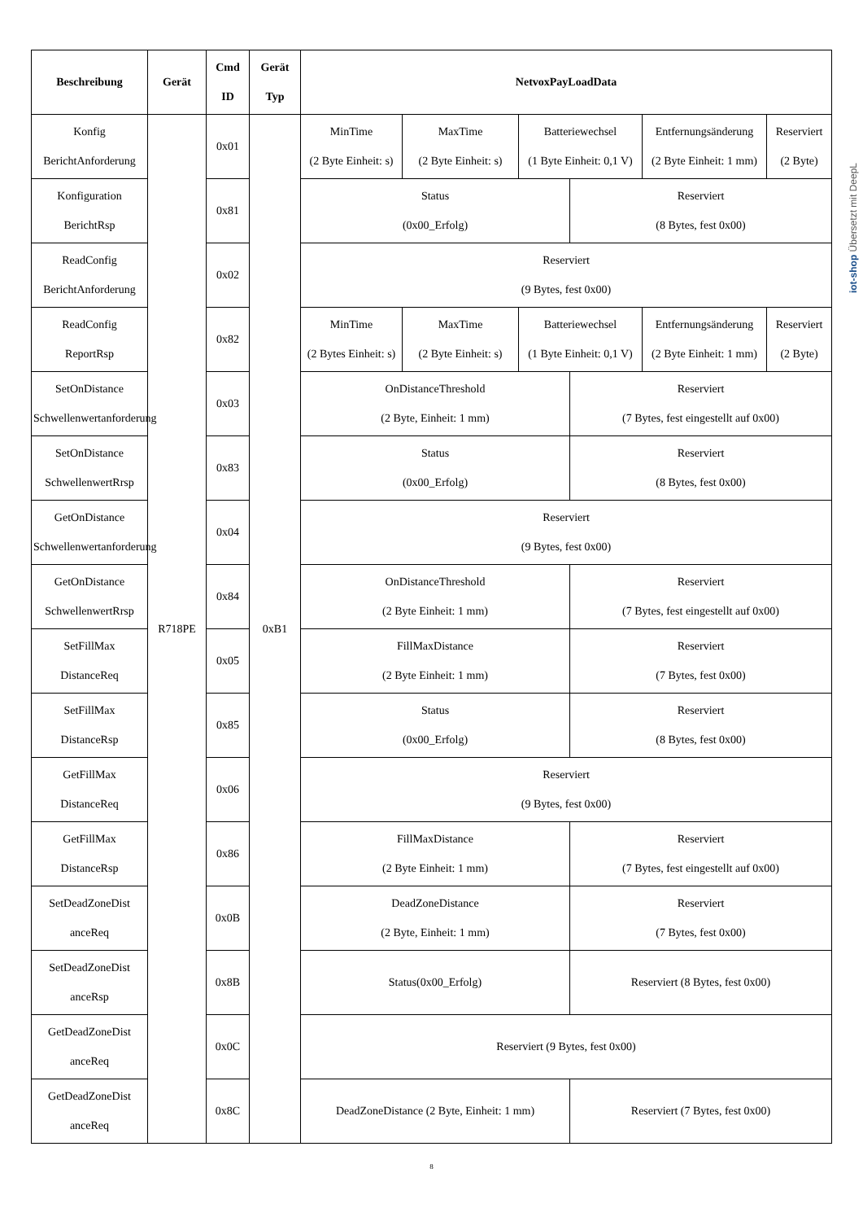| Beschreibung | Gerät | Cmd ID | Gerät Typ | NetvoxPayLoadData | | | | | |
| --- | --- | --- | --- | --- | --- | --- | --- | --- | --- |
| Konfig BerichtAnforderung | R718PE | 0x01 | 0xB1 | MinTime (2 Byte Einheit: s) | MaxTime (2 Byte Einheit: s) | Batteriewechsel (1 Byte Einheit: 0,1 V) | | Entfernungsänderung (2 Byte Einheit: 1 mm) | Reserviert (2 Byte) |
| Konfiguration BerichtRsp | | 0x81 | | Status (0x00_Erfolg) | | | Reserviert (8 Bytes, fest 0x00) | | |
| ReadConfig BerichtAnforderung | | 0x02 | | Reserviert (9 Bytes, fest 0x00) | | | | | |
| ReadConfig ReportRsp | | 0x82 | | MinTime (2 Bytes Einheit: s) | MaxTime (2 Byte Einheit: s) | Batteriewechsel (1 Byte Einheit: 0,1 V) | | Entfernungsänderung (2 Byte Einheit: 1 mm) | Reserviert (2 Byte) |
| SetOnDistance Schwellenwertanforderung | | 0x03 | | OnDistanceThreshold (2 Byte, Einheit: 1 mm) | | | Reserviert (7 Bytes, fest eingestellt auf 0x00) | | |
| SetOnDistance SchwellenwertRrsp | | 0x83 | | Status (0x00_Erfolg) | | | Reserviert (8 Bytes, fest 0x00) | | |
| GetOnDistance Schwellenwertanforderung | | 0x04 | | Reserviert (9 Bytes, fest 0x00) | | | | | |
| GetOnDistance SchwellenwertRrsp | | 0x84 | | OnDistanceThreshold (2 Byte Einheit: 1 mm) | | | Reserviert (7 Bytes, fest eingestellt auf 0x00) | | |
| SetFillMax DistanceReq | | 0x05 | | FillMaxDistance (2 Byte Einheit: 1 mm) | | | Reserviert (7 Bytes, fest 0x00) | | |
| SetFillMax DistanceRsp | | 0x85 | | Status (0x00_Erfolg) | | | Reserviert (8 Bytes, fest 0x00) | | |
| GetFillMax DistanceReq | | 0x06 | | Reserviert (9 Bytes, fest 0x00) | | | | | |
| GetFillMax DistanceRsp | | 0x86 | | FillMaxDistance (2 Byte Einheit: 1 mm) | | | Reserviert (7 Bytes, fest eingestellt auf 0x00) | | |
| SetDeadZoneDist anceReq | | 0x0B | | DeadZoneDistance (2 Byte, Einheit: 1 mm) | | | Reserviert (7 Bytes, fest 0x00) | | |
| SetDeadZoneDist anceRsp | | 0x8B | | Status(0x00_Erfolg) | | | Reserviert (8 Bytes, fest 0x00) | | |
| GetDeadZoneDist anceReq | | 0x0C | | Reserviert (9 Bytes, fest 0x00) | | | | | |
| GetDeadZoneDist anceReq | | 0x8C | | DeadZoneDistance (2 Byte, Einheit: 1 mm) | | | Reserviert (7 Bytes, fest 0x00) | | |
iot-shop Übersetzt mit DeepL
8